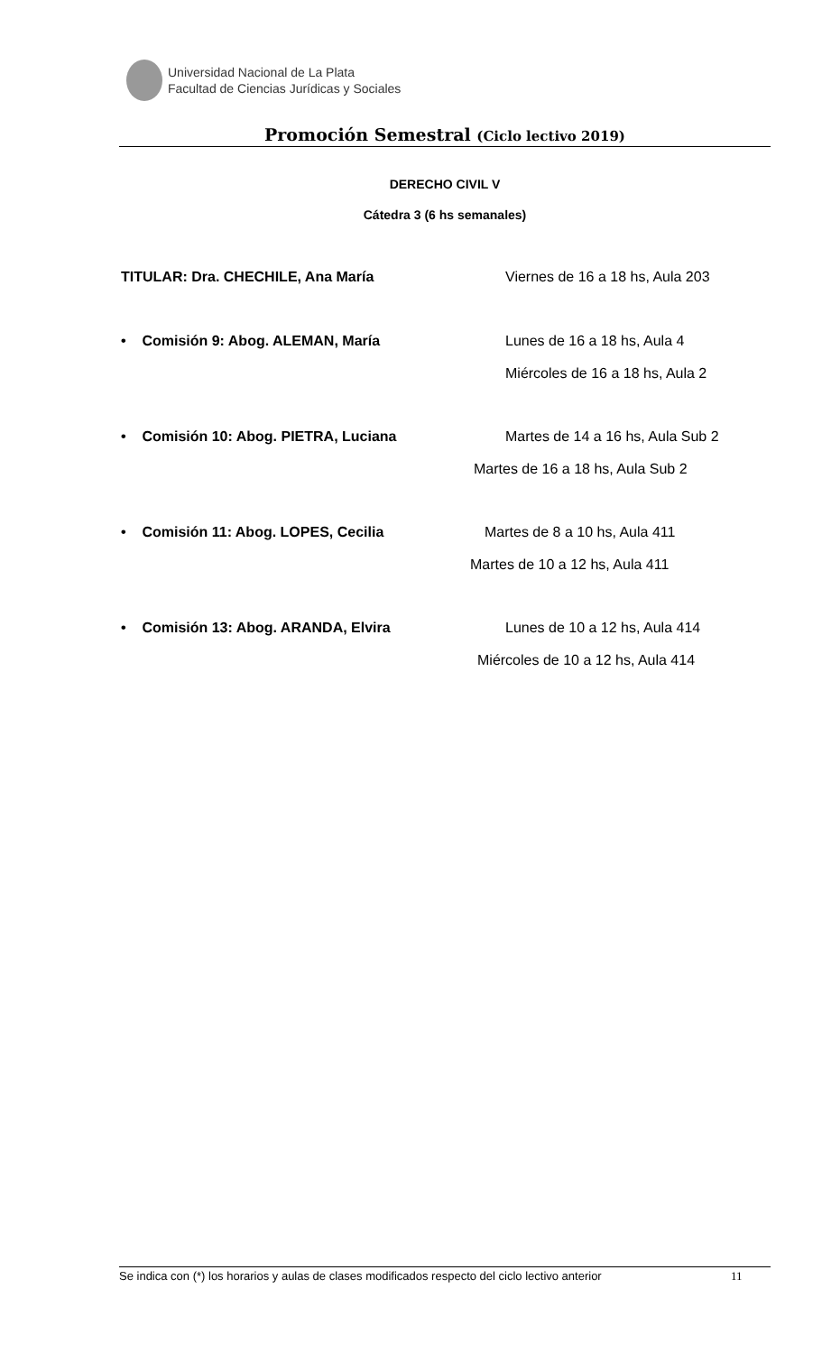Universidad Nacional de La Plata
Facultad de Ciencias Jurídicas y Sociales
Promoción Semestral (Ciclo lectivo 2019)
DERECHO CIVIL V
Cátedra 3 (6 hs semanales)
TITULAR: Dra. CHECHILE, Ana María Viernes de 16 a 18 hs, Aula 203
• Comisión 9: Abog. ALEMAN, María Lunes de 16 a 18 hs, Aula 4
Miércoles de 16 a 18 hs, Aula 2
• Comisión 10: Abog. PIETRA, Luciana Martes de 14 a 16 hs, Aula Sub 2
Martes de 16 a 18 hs, Aula Sub 2
• Comisión 11: Abog. LOPES, Cecilia Martes de 8 a 10 hs, Aula 411
Martes de 10 a 12 hs, Aula 411
• Comisión 13: Abog. ARANDA, Elvira Lunes de 10 a 12 hs, Aula 414
Miércoles de 10 a 12 hs, Aula 414
Se indica con (*) los horarios y aulas de clases modificados respecto del ciclo lectivo anterior 11